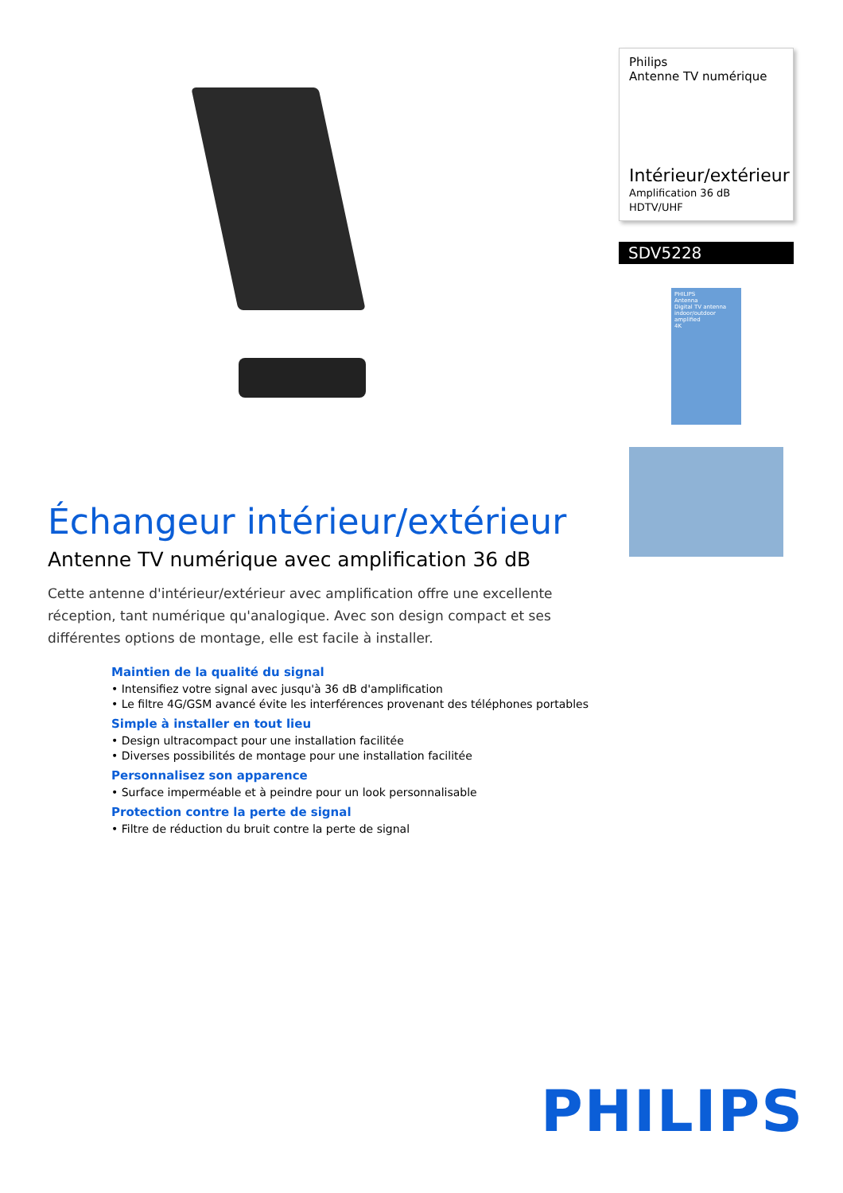Échangeur intérieur/extérieur
Antenne TV numérique avec amplification 36 dB
Cette antenne d'intérieur/extérieur avec amplification offre une excellente réception, tant numérique qu'analogique. Avec son design compact et ses différentes options de montage, elle est facile à installer.
Maintien de la qualité du signal
• Intensifiez votre signal avec jusqu'à 36 dB d'amplification
• Le filtre 4G/GSM avancé évite les interférences provenant des téléphones portables
Simple à installer en tout lieu
• Design ultracompact pour une installation facilitée
• Diverses possibilités de montage pour une installation facilitée
Personnalisez son apparence
• Surface imperméable et à peindre pour un look personnalisable
Protection contre la perte de signal
• Filtre de réduction du bruit contre la perte de signal
Philips
Antenne TV numérique
Intérieur/extérieur
Amplification 36 dB
HDTV/UHF
SDV5228
PHILIPS
Antenna
Digital TV antenna
indoor/outdoor amplified
4K
PHILIPS